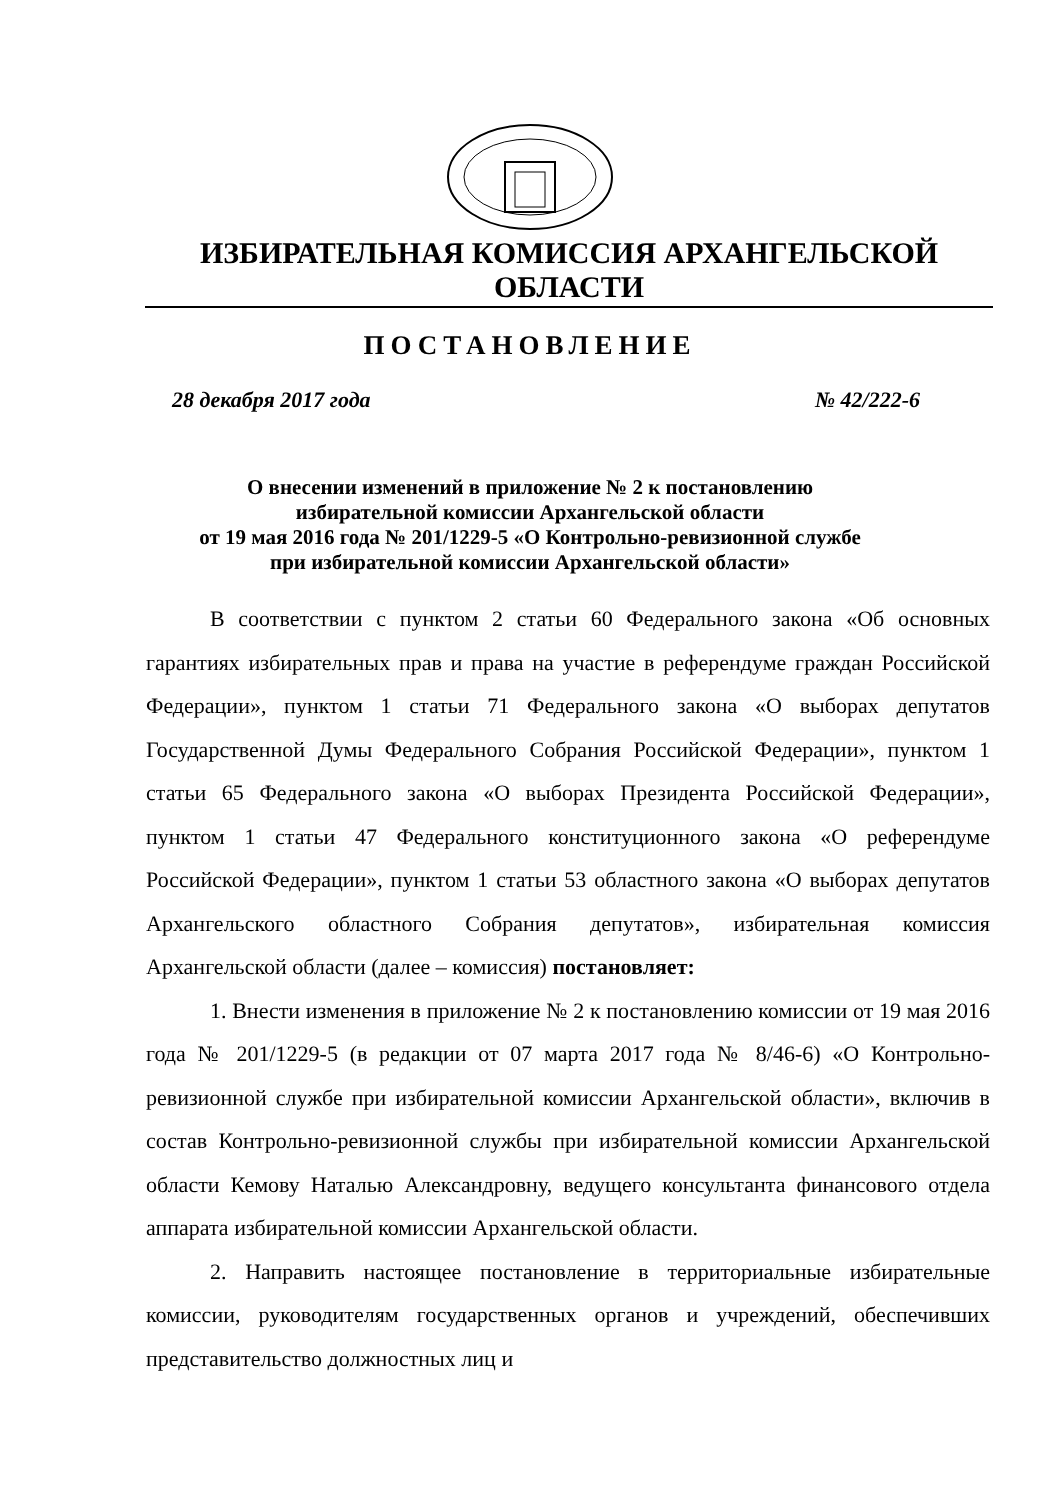ИЗБИРАТЕЛЬНАЯ КОМИССИЯ АРХАНГЕЛЬСКОЙ ОБЛАСТИ
ПОСТАНОВЛЕНИЕ
28 декабря 2017 года № 42/222-6
О внесении изменений в приложение № 2 к постановлению
избирательной комиссии Архангельской области
от 19 мая 2016 года № 201/1229-5 «О Контрольно-ревизионной службе
при избирательной комиссии Архангельской области»
В соответствии с пунктом 2 статьи 60 Федерального закона «Об основных гарантиях избирательных прав и права на участие в референдуме граждан Российской Федерации», пунктом 1 статьи 71 Федерального закона «О выборах депутатов Государственной Думы Федерального Собрания Российской Федерации», пунктом 1 статьи 65 Федерального закона «О выборах Президента Российской Федерации», пунктом 1 статьи 47 Федерального конституционного закона «О референдуме Российской Федерации», пунктом 1 статьи 53 областного закона «О выборах депутатов Архангельского областного Собрания депутатов», избирательная комиссия Архангельской области (далее – комиссия) постановляет:
1. Внести изменения в приложение № 2 к постановлению комиссии от 19 мая 2016 года № 201/1229-5 (в редакции от 07 марта 2017 года № 8/46-6) «О Контрольно-ревизионной службе при избирательной комиссии Архангельской области», включив в состав Контрольно-ревизионной службы при избирательной комиссии Архангельской области Кемову Наталью Александровну, ведущего консультанта финансового отдела аппарата избирательной комиссии Архангельской области.
2. Направить настоящее постановление в территориальные избирательные комиссии, руководителям государственных органов и учреждений, обеспечивших представительство должностных лиц и